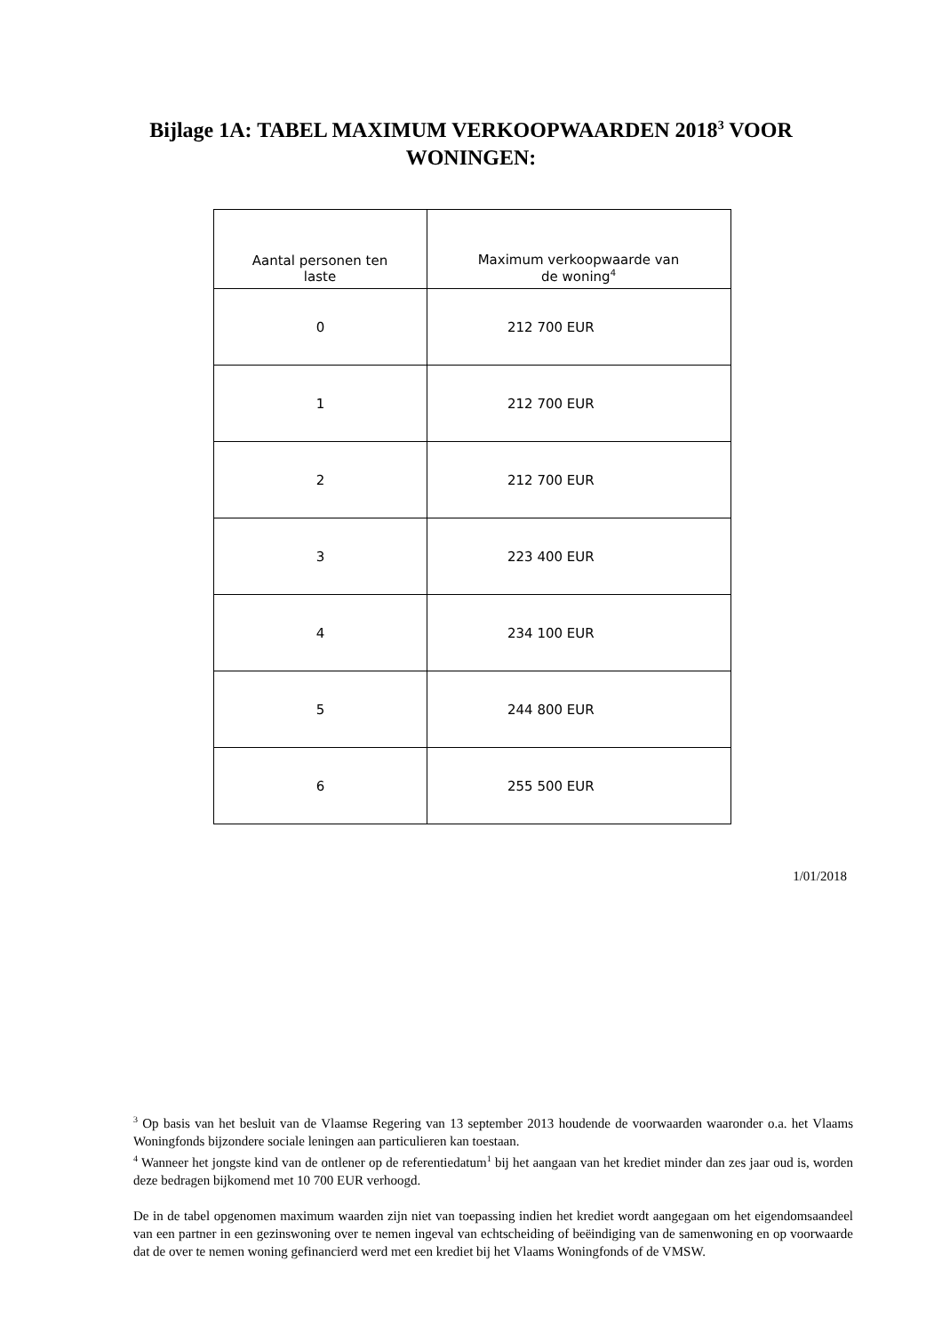Bijlage 1A: TABEL MAXIMUM VERKOOPWAARDEN 2018<sup>3</sup> VOOR
WONINGEN:
| Aantal personen ten laste | Maximum verkoopwaarde van de woning<sup>4</sup> |
| 0 | 212 700 EUR |
| 1 | 212 700 EUR |
| 2 | 212 700 EUR |
| 3 | 223 400 EUR |
| 4 | 234 100 EUR |
| 5 | 244 800 EUR |
| 6 | 255 500 EUR |
1/01/2018
<sup>3</sup> Op basis van het besluit van de Vlaamse Regering van 13 september 2013 houdende de voorwaarden waaronder o.a. het Vlaams Woningfonds bijzondere sociale leningen aan particulieren kan toestaan.
<sup>4</sup> Wanneer het jongste kind van de ontlener op de referentiedatum<sup>1</sup> bij het aangaan van het krediet minder dan zes jaar oud is, worden deze bedragen bijkomend met 10 700 EUR verhoogd.
De in de tabel opgenomen maximum waarden zijn niet van toepassing indien het krediet wordt aangegaan om het eigendomsaandeel van een partner in een gezinswoning over te nemen ingeval van echtscheiding of beëindiging van de samenwoning en op voorwaarde dat de over te nemen woning gefinancierd werd met een krediet bij het Vlaams Woningfonds of de VMSW.